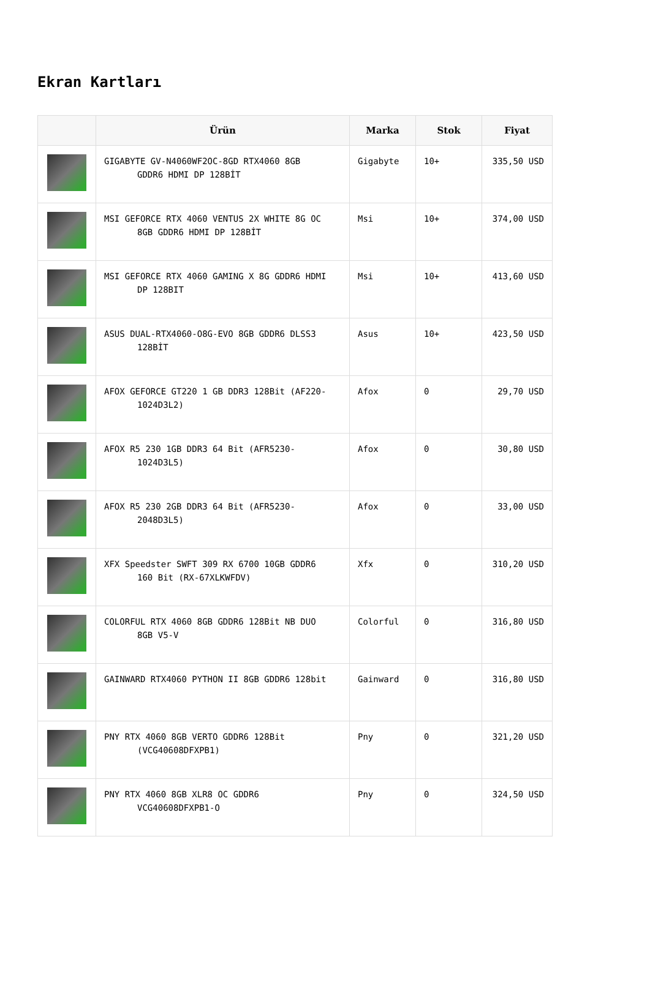Ekran Kartları
| | Ürün | Marka | Stok | Fiyat |
| --- | --- | --- | --- | --- |
| | GIGABYTE GV-N4060WF2OC-8GD RTX4060 8GB GDDR6 HDMI DP 128BİT | Gigabyte | 10+ | 335,50 USD |
| | MSI GEFORCE RTX 4060 VENTUS 2X WHITE 8G OC 8GB GDDR6 HDMI DP 128BİT | Msi | 10+ | 374,00 USD |
| | MSI GEFORCE RTX 4060 GAMING X 8G GDDR6 HDMI DP 128BIT | Msi | 10+ | 413,60 USD |
| | ASUS DUAL-RTX4060-O8G-EVO 8GB GDDR6 DLSS3 128BİT | Asus | 10+ | 423,50 USD |
| | AFOX GEFORCE GT220 1 GB DDR3 128Bit (AF220- 1024D3L2) | Afox | 0 | 29,70 USD |
| | AFOX R5 230 1GB DDR3 64 Bit (AFR5230- 1024D3L5) | Afox | 0 | 30,80 USD |
| | AFOX R5 230 2GB DDR3 64 Bit (AFR5230- 2048D3L5) | Afox | 0 | 33,00 USD |
| | XFX Speedster SWFT 309 RX 6700 10GB GDDR6 160 Bit (RX-67XLKWFDV) | Xfx | 0 | 310,20 USD |
| | COLORFUL RTX 4060 8GB GDDR6 128Bit NB DUO 8GB V5-V | Colorful | 0 | 316,80 USD |
| | GAINWARD RTX4060 PYTHON II 8GB GDDR6 128bit | Gainward | 0 | 316,80 USD |
| | PNY RTX 4060 8GB VERTO GDDR6 128Bit (VCG40608DFXPB1) | Pny | 0 | 321,20 USD |
| | PNY RTX 4060 8GB XLR8 OC GDDR6 VCG40608DFXPB1-O | Pny | 0 | 324,50 USD |